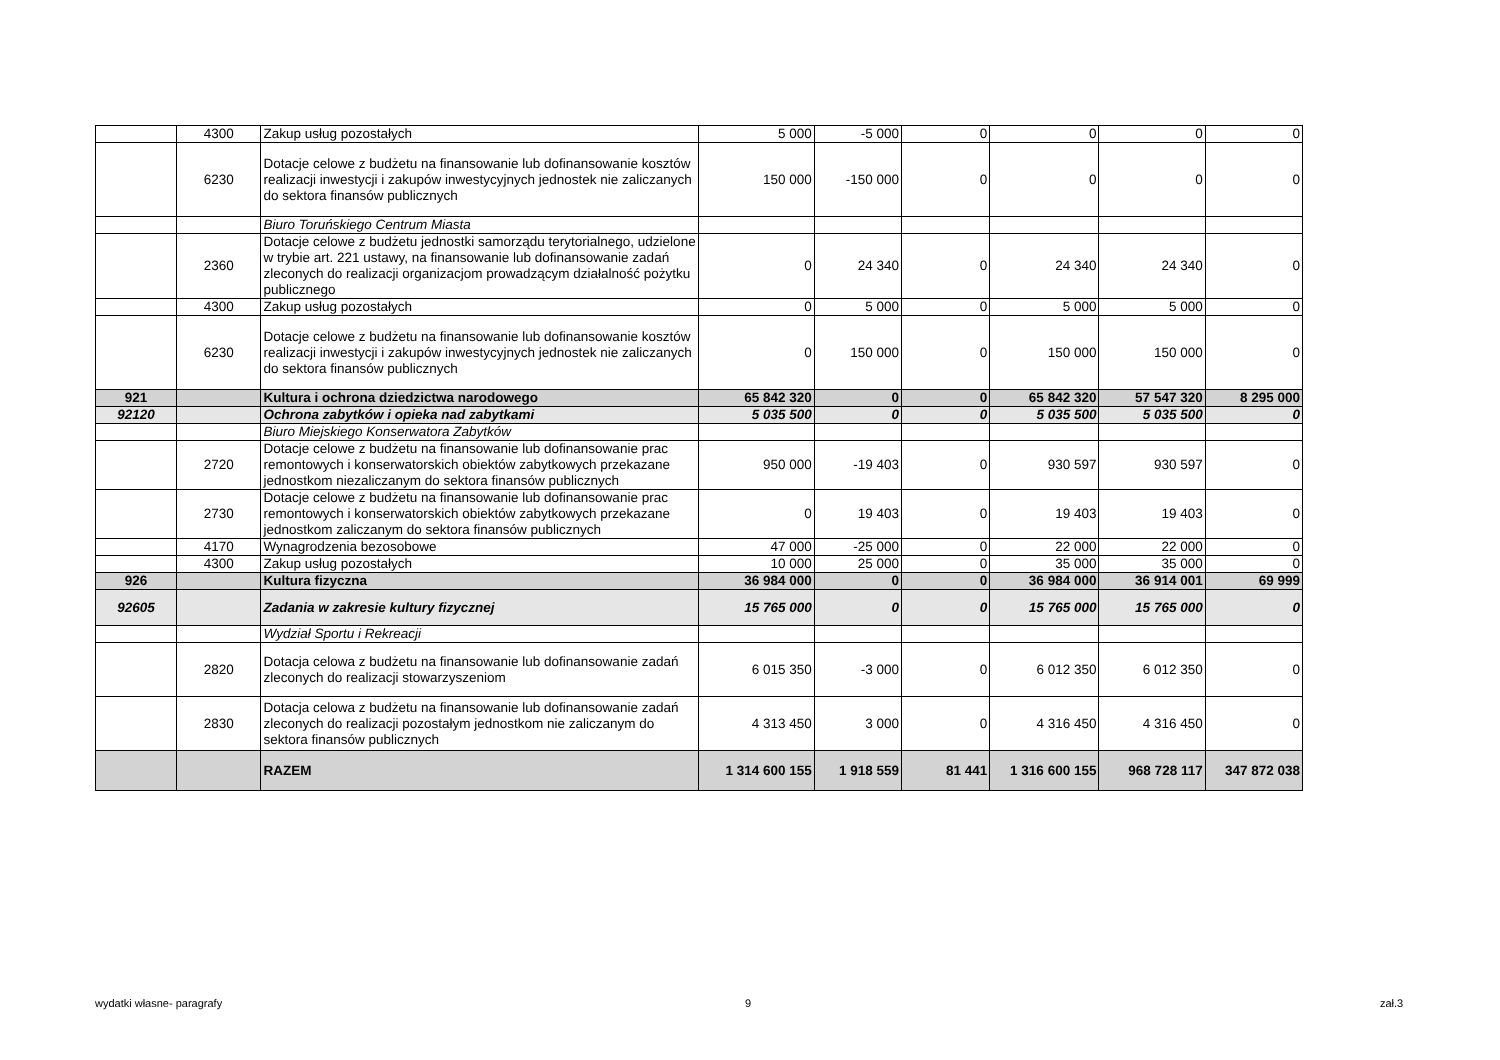| | 4300 | Zakup usług pozostałych | 5 000 | -5 000 | 0 | 0 | 0 | 0 |
| | 6230 | Dotacje celowe z budżetu na finansowanie lub dofinansowanie kosztów realizacji inwestycji i zakupów inwestycyjnych jednostek nie zaliczanych do sektora finansów publicznych | 150 000 | -150 000 | 0 | 0 | 0 | 0 |
| | | Biuro Toruńskiego Centrum Miasta | | | | | | |
| | 2360 | Dotacje celowe z budżetu jednostki samorządu terytorialnego, udzielone w trybie art. 221 ustawy, na finansowanie lub dofinansowanie zadań zleconych do realizacji organizacjom prowadzącym działalność pożytku publicznego | 0 | 24 340 | 0 | 24 340 | 24 340 | 0 |
| | 4300 | Zakup usług pozostałych | 0 | 5 000 | 0 | 5 000 | 5 000 | 0 |
| | 6230 | Dotacje celowe z budżetu na finansowanie lub dofinansowanie kosztów realizacji inwestycji i zakupów inwestycyjnych jednostek nie zaliczanych do sektora finansów publicznych | 0 | 150 000 | 0 | 150 000 | 150 000 | 0 |
| 921 | | Kultura i ochrona dziedzictwa narodowego | 65 842 320 | 0 | 0 | 65 842 320 | 57 547 320 | 8 295 000 |
| 92120 | | Ochrona zabytków i opieka nad zabytkami | 5 035 500 | 0 | 0 | 5 035 500 | 5 035 500 | 0 |
| | | Biuro Miejskiego Konserwatora Zabytków | | | | | | |
| | 2720 | Dotacje celowe z budżetu na finansowanie lub dofinansowanie prac remontowych i konserwatorskich obiektów zabytkowych przekazane jednostkom niezaliczanym do sektora finansów publicznych | 950 000 | -19 403 | 0 | 930 597 | 930 597 | 0 |
| | 2730 | Dotacje celowe z budżetu na finansowanie lub dofinansowanie prac remontowych i konserwatorskich obiektów zabytkowych przekazane jednostkom zaliczanym do sektora finansów publicznych | 0 | 19 403 | 0 | 19 403 | 19 403 | 0 |
| | 4170 | Wynagrodzenia bezosobowe | 47 000 | -25 000 | 0 | 22 000 | 22 000 | 0 |
| | 4300 | Zakup usług pozostałych | 10 000 | 25 000 | 0 | 35 000 | 35 000 | 0 |
| 926 | | Kultura fizyczna | 36 984 000 | 0 | 0 | 36 984 000 | 36 914 001 | 69 999 |
| 92605 | | Zadania w zakresie kultury fizycznej | 15 765 000 | 0 | 0 | 15 765 000 | 15 765 000 | 0 |
| | | Wydział Sportu i Rekreacji | | | | | | |
| | 2820 | Dotacja celowa z budżetu na finansowanie lub dofinansowanie zadań zleconych do realizacji stowarzyszeniom | 6 015 350 | -3 000 | 0 | 6 012 350 | 6 012 350 | 0 |
| | 2830 | Dotacja celowa z budżetu na finansowanie lub dofinansowanie zadań zleconych do realizacji pozostałym jednostkom nie zaliczanym do sektora finansów publicznych | 4 313 450 | 3 000 | 0 | 4 316 450 | 4 316 450 | 0 |
| | | RAZEM | 1 314 600 155 | 1 918 559 | 81 441 | 1 316 600 155 | 968 728 117 | 347 872 038 |
wydatki własne- paragrafy 9 zał.3